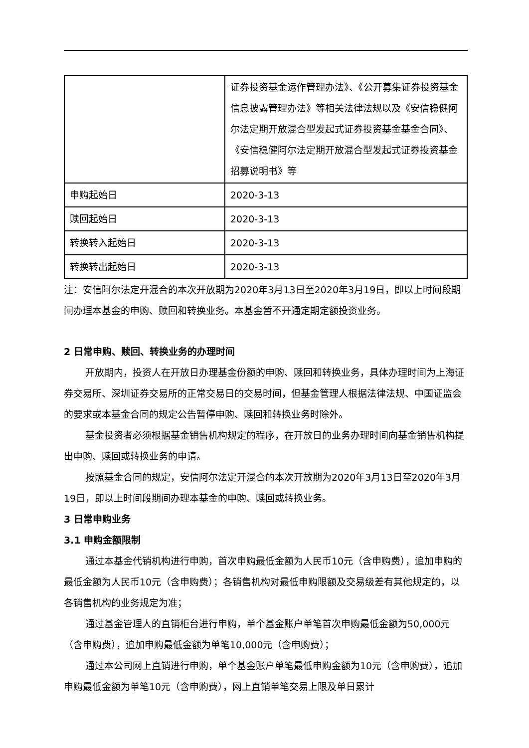| | 证券投资基金运作管理办法》、《公开募集证券投资基金信息披露管理办法》等相关法律法规以及《安信稳健阿尔法定期开放混合型发起式证券投资基金基金合同》、《安信稳健阿尔法定期开放混合型发起式证券投资基金招募说明书》等 |
| 申购起始日 | 2020-3-13 |
| 赎回起始日 | 2020-3-13 |
| 转换转入起始日 | 2020-3-13 |
| 转换转出起始日 | 2020-3-13 |
注：安信阿尔法定开混合的本次开放期为2020年3月13日至2020年3月19日，即以上时间段期间办理本基金的申购、赎回和转换业务。本基金暂不开通定期定额投资业务。
2 日常申购、赎回、转换业务的办理时间
开放期内，投资人在开放日办理基金份额的申购、赎回和转换业务，具体办理时间为上海证券交易所、深圳证券交易所的正常交易日的交易时间，但基金管理人根据法律法规、中国证监会的要求或本基金合同的规定公告暂停申购、赎回和转换业务时除外。
基金投资者必须根据基金销售机构规定的程序，在开放日的业务办理时间向基金销售机构提出申购、赎回或转换业务的申请。
按照基金合同的规定，安信阿尔法定开混合的本次开放期为2020年3月13日至2020年3月19日，即以上时间段期间办理本基金的申购、赎回或转换业务。
3 日常申购业务
3.1 申购金额限制
通过本基金代销机构进行申购，首次申购最低金额为人民币10元（含申购费），追加申购的最低金额为人民币10元（含申购费）；各销售机构对最低申购限额及交易级差有其他规定的，以各销售机构的业务规定为准；
通过基金管理人的直销柜台进行申购，单个基金账户单笔首次申购最低金额为50,000元（含申购费），追加申购最低金额为单笔10,000元（含申购费）；
通过本公司网上直销进行申购，单个基金账户单笔最低申购金额为10元（含申购费），追加申购最低金额为单笔10元（含申购费），网上直销单笔交易上限及单日累计